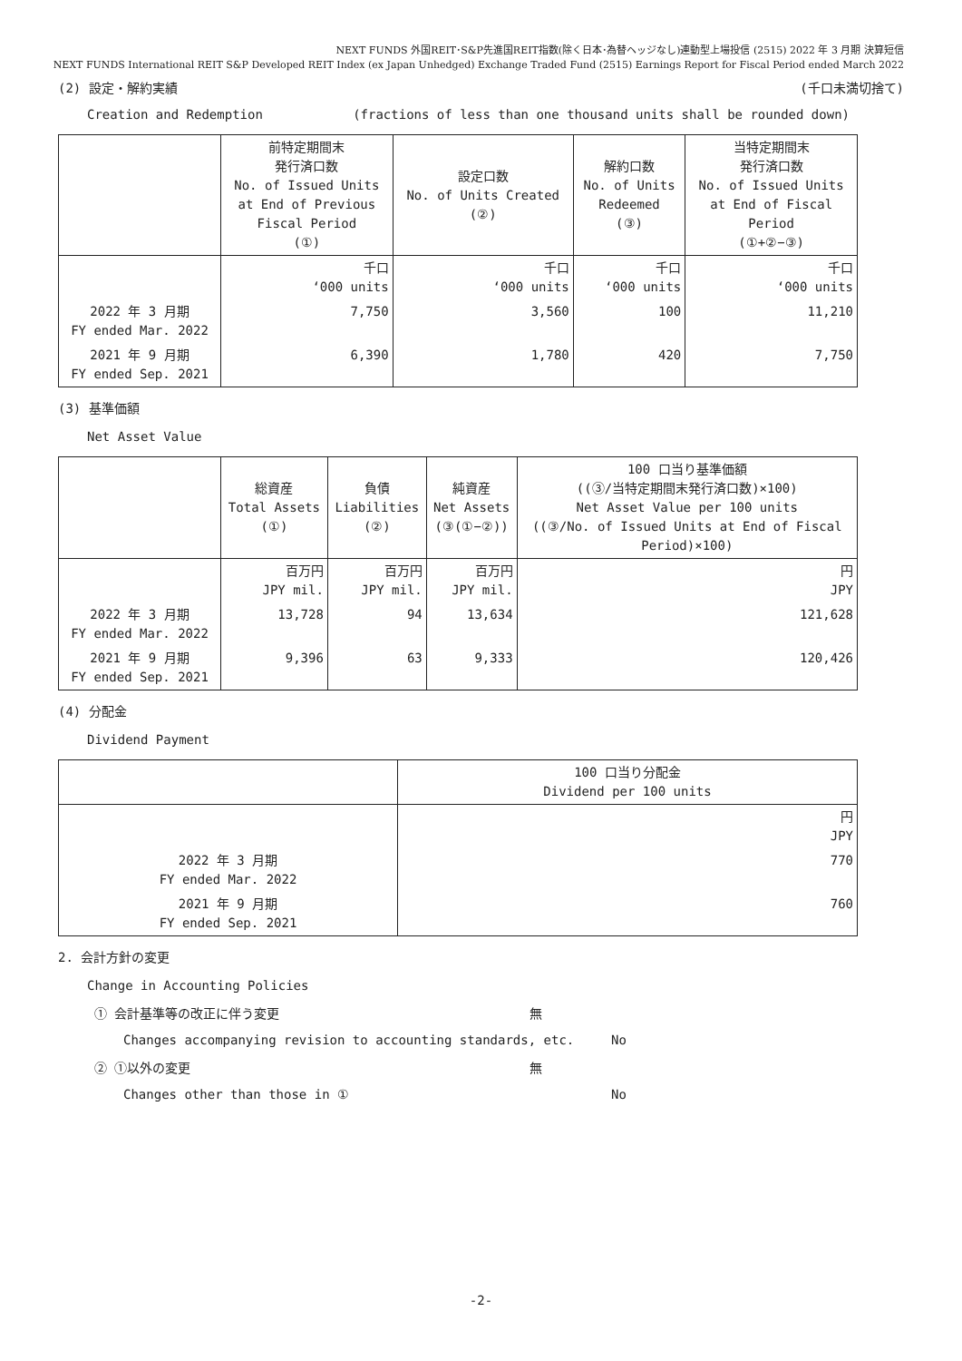NEXT FUNDS 外国REIT･S&P先進国REIT指数(除く日本･為替ヘッジなし)連動型上場投信 (2515) 2022 年 3 月期 決算短信
NEXT FUNDS International REIT S&P Developed REIT Index (ex Japan Unhedged) Exchange Traded Fund (2515) Earnings Report for Fiscal Period ended March 2022
(2) 設定・解約実績 (千口未満切捨て)
Creation and Redemption (fractions of less than one thousand units shall be rounded down)
| | 前特定期間末 発行済口数 No. of Issued Units at End of Previous Fiscal Period (①) | 設定口数 No. of Units Created (②) | 解約口数 No. of Units Redeemed (③) | 当特定期間末 発行済口数 No. of Issued Units at End of Fiscal Period (①+②−③) |
| --- | --- | --- | --- | --- |
| | 千口 ‘000 units | 千口 ‘000 units | 千口 ‘000 units | 千口 ‘000 units |
| 2022 年 3 月期 FY ended Mar. 2022 | 7,750 | 3,560 | 100 | 11,210 |
| 2021 年 9 月期 FY ended Sep. 2021 | 6,390 | 1,780 | 420 | 7,750 |
(3) 基準価額
Net Asset Value
| | 総資産 Total Assets (①) | 負債 Liabilities (②) | 純資産 Net Assets (③(①−②)) | 100 口当り基準価額 ((③/当特定期間末発行済口数)×100) Net Asset Value per 100 units ((③/No. of Issued Units at End of Fiscal Period)×100) |
| --- | --- | --- | --- | --- |
| | 百万円 JPY mil. | 百万円 JPY mil. | 百万円 JPY mil. | 円 JPY |
| 2022 年 3 月期 FY ended Mar. 2022 | 13,728 | 94 | 13,634 | 121,628 |
| 2021 年 9 月期 FY ended Sep. 2021 | 9,396 | 63 | 9,333 | 120,426 |
(4) 分配金
Dividend Payment
| | 100 口当り分配金 Dividend per 100 units |
| --- | --- |
| | 円 JPY |
| 2022 年 3 月期 FY ended Mar. 2022 | 770 |
| 2021 年 9 月期 FY ended Sep. 2021 | 760 |
2. 会計方針の変更
Change in Accounting Policies
① 会計基準等の改正に伴う変更 無
Changes accompanying revision to accounting standards, etc. No
② ①以外の変更 無
Changes other than those in ① No
-2-